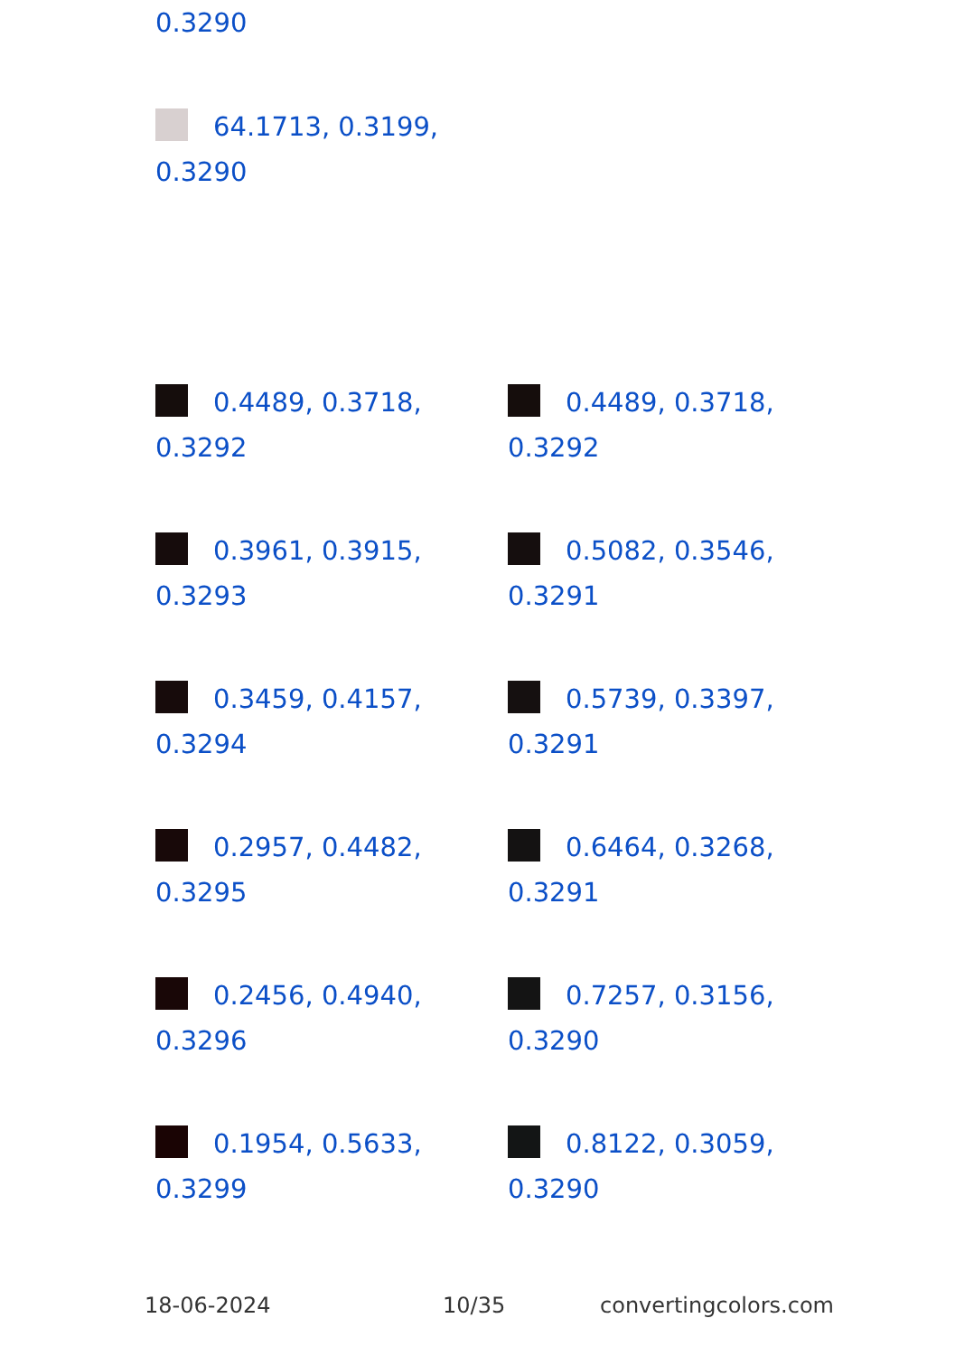0.3290
64.1713, 0.3199, 0.3290
0.4489, 0.3718, 0.3292 0.4489, 0.3718, 0.3292
0.3961, 0.3915, 0.3293 0.5082, 0.3546, 0.3291
0.3459, 0.4157, 0.3294 0.5739, 0.3397, 0.3291
0.2957, 0.4482, 0.3295 0.6464, 0.3268, 0.3291
0.2456, 0.4940, 0.3296 0.7257, 0.3156, 0.3290
0.1954, 0.5633, 0.3299 0.8122, 0.3059, 0.3290
18-06-2024 10/35 convertingcolors.com